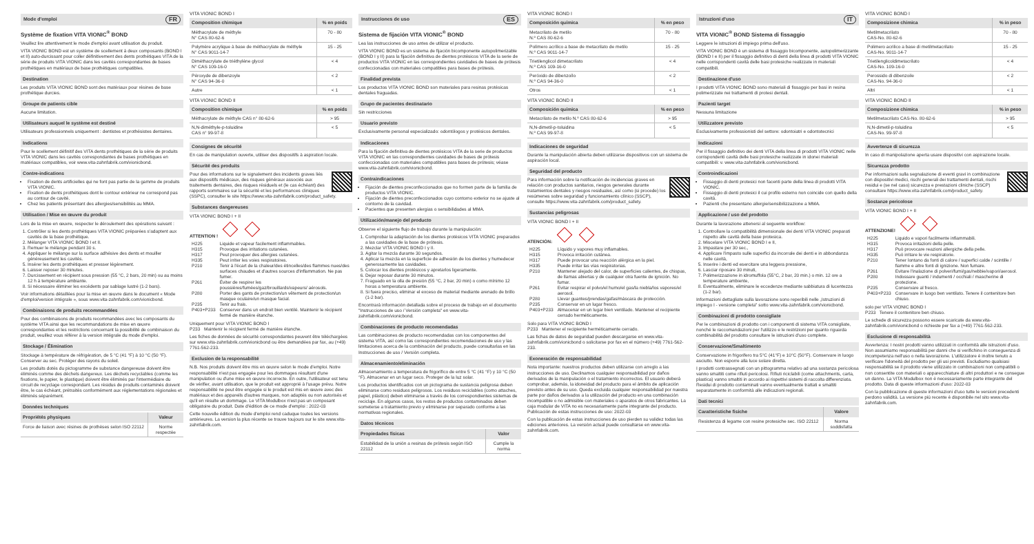Mode d'emploi FR
Système de fixation VITA VIONIC<sup>®</sup> BOND
Veuillez lire attentivement le mode d'emploi avant utilisation du produit.
VITA VIONIC BOND est un système de scellement à deux composants (BOND I et II) auto-durcissant pour coller définitivement des dents prothétiques VITA de la série de produits VITA VIONIC dans les cavités correspondantes de bases prothétiques en matériaux de base prothétiques compatibles.
Destination
Les produits VITA VIONIC BOND sont des matériaux pour résines de base prothétique durcies.
Groupe de patients cible
Aucune limitation.
Utilisateurs auquel le système est destiné
Utilisateurs professionnels uniquement : dentistes et prothésistes dentaires.
Indications
Pour le scellement définitif des VITA dents prothétiques de la série de produits VITA VIONIC dans les cavités correspondantes de bases prothétiques en matériaux compatibles, voir www.vita-zahnfabrik.com/vionicbond.
Contre-indications
Fixation de dents artificielles qui ne font pas partie de la gamme de produits VITA VIONIC.
Fixation de dents prothétiques dont le contour extérieur ne correspond pas au contour de cavité.
Chez les patients présentant des allergies/sensibilités au MMA.
Utilisation / Mise en œuvre du produit
Lors de la mise en œuvre, respecter le déroulement des opérations suivant :
1. Contrôler si les dents prothétiques VITA VIONIC préparées s'adaptent aux cavités de la base prothétique.
2. Mélanger VITA VIONIC BOND I et II.
3. Remuer le mélange pendant 30 s.
4. Appliquer le mélange sur la surface adhésive des dents et mouiller généreusement les cavités.
5. Insérer les dents prothétiques et presser légèrement.
6. Laisser reposer 30 minutes.
7. Durcissement en récipient sous pression (55 °C, 2 bars, 20 min) ou au moins 12 h à température ambiante.
8. Si nécessaire éliminer les excédents par sablage lustré (1-2 bars).
Voir informations détaillées pour la mise en œuvre dans le document « Mode d'emploi/version intégrale », sous www.vita-zahnfabrik.com/vionicbond.
Combinaisons de produits recommandées
Pour des combinaisons de produits recommandées avec les composants du système VITA ainsi que les recommandations de mise en œuvre correspondantes et les restrictions concernant la possibilité de combinaison du produit, veuillez vous référer à la version intégrale du mode d'emploi.
Stockage / Élimination
Stockage à température de réfrigération, de 5 °C (41 °F) à 10 °C (50 °F). Conserver au sec. Protéger des rayons du soleil.
Les produits dotés du pictogramme de substance dangereuse doivent être éliminés comme des déchets dangereux. Les déchets recyclables (comme les fixations, le papier, le plastique) doivent être éliminés par l'intermédiaire du circuit de recyclage correspondant. Les résidus de produits contaminés doivent être, le cas échéant, prétraités conformément aux réglementations régionales et éliminés séparément.
Données techniques
| Propriétés physiques | Valeur |
| --- | --- |
| Force de liaison avec résines de prothèses selon ISO 22112 | Norme respectée |
VITA VIONIC BOND I
| Composition chimique | % en poids |
| --- | --- |
| Méthacrylate de méthyle N° CAS 80-62-6 | 70 - 80 |
| Polymère acrylique à base de méthacrylate de méthyle N° CAS 9011-14-7 | 15 - 25 |
| Diméthacrylate de triéthylène glycol N° CAS 109-16-0 | < 4 |
| Péroxyde de dibenzoyle N° CAS 94-36-0 | < 2 |
| Autre | < 1 |
VITA VIONIC BOND II
| Composition chimique | % en poids |
| --- | --- |
| Méthacrylate de méthyle CAS n° 80-62-6 | > 95 |
| N,N-diméthyle-p-toluidine CAS n° 99-97-8 | < 5 |
Consignes de sécurité
En cas de manipulation ouverte, utiliser des dispositifs à aspiration locale.
Sécurité des produits
Pour des informations sur le signalement des incidents graves liés aux dispositifs médicaux, des risques généraux associés aux traitements dentaires, des risques résiduels et (le cas échéant) des rapports sommaires sur la sécurité et les performances cliniques (SSPC), consulter le site https://www.vita-zahnfabrik.com/product_safety.
Substances dangereuses
VITA VIONIC BOND I + II
ATTENTION !
| H225 | Liquide et vapeur facilement inflammables. |
| H315 | Provoque des irritations cutanées. |
| H317 | Peut provoquer des allergies cutanées. |
| H335 | Peut irriter les voies respiratoires. |
| P210 | Tenir à l'écart de la chaleur/des étincelles/des flammes nues/des surfaces chaudes et d'autres sources d'inflammation. Ne pas fumer. |
| P261 | Éviter de respirer les poussières/fumées/gaz/brouillards/vapeurs/ aérosols. |
| P280 | Porter des gants de protection/un vêtement de protection/un masque oculaire/un masque facial. |
| P235 | Tenir au frais. |
| P403+P233 | Conserver dans un endroit bien ventilé. Maintenir le récipient fermé de manière étanche. |
Uniquement pour VITA VIONIC BOND I
P233 Maintenir le récipient fermé de manière étanche.
Les fiches de données de sécurité correspondantes peuvent être téléchargées sur www.vita-zahnfabrik.com/vionicbond ou être demandées par fax, au (+49) 7761-562-233.
Exclusion de la responsabilité
N.B. Nos produits doivent être mis en œuvre selon le mode d'emploi. Notre responsabilité n'est pas engagée pour les dommages résultant d'une manipulation ou d'une mise en œuvre incorrecte. En outre, l'utilisateur est tenu de vérifier, avant utilisation, que le produit est approprié à l'usage prévu. Notre responsabilité ne peut être engagée si le produit est mis en œuvre avec des matériaux et des appareils d'autres marques, non adaptés ou non autorisés et qu'il en résulte un dommage. Le VITA Modulbox n'est pas un composant obligatoire du produit. Date d'édition de ce mode d'emploi : 2022-03
Cette nouvelle édition du mode d'emploi rend caduque toutes les versions antérieures. La version la plus récente se trouve toujours sur le site www.vita-zahnfabrik.com.
Instrucciones de uso ES
Sistema de fijación VITA VIONIC<sup>®</sup> BOND
Lea las instrucciones de uso antes de utilizar el producto.
VITA VIONIC BOND es un sistema de fijación bicomponente autopolimerizable (BOND I y II) para la fijación definitiva de dientes protésicos VITA de la serie de productos VITA VIONIC en las correspondientes cavidades de bases de prótesis confeccionadas con materiales compatibles para bases de prótesis.
Finalidad prevista
Los productos VITA VIONIC BOND son materiales para resinas protésicas dentales fraguadas.
Grupo de pacientes destinatario
Sin restricciones
Usuario previsto
Exclusivamente personal especializado: odontólogos y protésicos dentales.
Indicaciones
Para la fijación definitiva de dientes protésicos VITA de la serie de productos VITA VIONIC en las correspondientes cavidades de bases de prótesis confeccionadas con materiales compatibles para bases de prótesis; véase www.vita-zahnfabrik.com/vionicbond.
Contraindicaciones
Fijación de dientes preconfeccionados que no formen parte de la familia de productos VITA VIONIC.
Fijación de dientes preconfeccionados cuyo contorno exterior no se ajuste al contorno de la cavidad.
Pacientes que presenten alergias o sensibilidades al MMA.
Utilización/manejo del producto
Observe el siguiente flujo de trabajo durante la manipulación:
1. Comprobar la adaptación de los dientes protésicos VITA VIONIC preparados a las cavidades de la base de prótesis.
2. Mezclar VITA VIONIC BOND I y II.
3. Agitar la mezcla durante 30 segundos.
4. Aplicar la mezcla en la superficie de adhesión de los dientes y humedecer generosamente las cavidades.
5. Colocar los dientes protésicos y apretarlos ligeramente.
6. Dejar reposar durante 30 minutos.
7. Fraguado en la olla de presión (55 °C, 2 bar, 20 min) o como mínimo 12 horas a temperatura ambiente.
8. Si fuera preciso, eliminar el exceso de material mediante arenado de brillo (1-2 bar).
Encontrará información detallada sobre el proceso de trabajo en el documento "Instrucciones de uso / Versión completa" en www.vita-zahnfabrik.com/vionicbond.
Combinaciones de producto recomendadas
Las combinaciones de producto recomendadas con los componentes del sistema VITA, así como las correspondientes recomendaciones de uso y las limitaciones acerca de la combinación del producto, puede consultarlas en las Instrucciones de uso / Versión completa.
Almacenamiento/eliminación
Almacenamiento a temperatura de frigorífico de entre 5 °C (41 °F) y 10 °C (50 °F). Almacenar en un lugar seco. Proteger de la luz solar.
Los productos identificados con un pictograma de sustancia peligrosa deben eliminarse como residuos peligrosos. Los residuos reciclables (como attaches, papel, plástico) deben eliminarse a través de los correspondientes sistemas de reciclaje. En algunos casos, los restos de productos contaminados deben someterse a tratamiento previo y eliminarse por separado conforme a las normativas regionales.
Datos técnicos
| Propiedades físicas | Valor |
| --- | --- |
| Estabilidad de la unión a resinas de prótesis según ISO 22112 | Cumple la norma |
VITA VIONIC BOND I
| Composición química | % en peso |
| --- | --- |
| Metacrilato de metilo N.º CAS 80-62-6 | 70 - 80 |
| Polímero acrílico a base de metacrilato de metilo N.º CAS 9011-14-7 | 15 - 25 |
| Trietilenglicol dimetacrilato N.º CAS 109-16-0 | < 4 |
| Peróxido de dibenzoílo N.º CAS 94-36-0 | < 2 |
| Otros | < 1 |
VITA VIONIC BOND II
| Composición química | % en peso |
| --- | --- |
| Metacrilato de metilo N.º CAS 80-62-6 | > 95 |
| N,N-dimetil-p-toluidina N.º CAS 99-97-8 | < 5 |
Indicaciones de seguridad
Durante la manipulación abierta deben utilizarse dispositivos con un sistema de aspiración local.
Seguridad del producto
Para información sobre la notificación de incidencias graves en relación con productos sanitarios, riesgos generales durante tratamientos dentales y riesgos residuales, así como (si procede) los resúmenes sobre seguridad y funcionamiento clínico (SSCP), consulte https://www.vita-zahnfabrik.com/product_safety.
Sustancias peligrosas
VITA VIONIC BOND I + II
ATENCIÓN:
| H225 | Líquido y vapores muy inflamables. |
| H315 | Provoca irritación cutánea. |
| H317 | Puede provocar una reacción alérgica en la piel. |
| H335 | Puede irritar las vías respiratorias. |
| P210 | Mantener alejado del calor, de superficies calientes, de chispas, de llamas abiertas y de cualquier otra fuente de ignición. No fumar. |
| P261 | Evitar respirar el polvo/el humo/el gas/la niebla/los vapores/el aerosol. |
| P280 | Llevar guantes/prendas/gafas/máscara de protección. |
| P235 | Conservar en un lugar fresco. |
| P403+P233 | Almacenar en un lugar bien ventilado. Mantener el recipiente cerrado herméticamente. |
Solo para VITA VIONIC BOND I
P233 Mantener el recipiente herméticamente cerrado.
Las fichas de datos de seguridad pueden descargarse en www.vita-zahnfabrik.com/vionicbond o solicitarse por fax en el número (+49) 7761-562-233.
Exoneración de responsabilidad
Nota importante: nuestros productos deben utilizarse con arreglo a las instrucciones de uso. Declinamos cualquier responsabilidad por daños derivados de la manipulación o el tratamiento incorrectos. El usuario deberá comprobar, además, la idoneidad del producto para el ámbito de aplicación previsto antes de su uso. Queda excluida cualquier responsabilidad por nuestra parte por daños derivados a la utilización del producto en una combinación incompatible o no admisible con materiales o aparatos de otros fabricantes. La caja modular de VITA no es necesariamente parte integrante del producto. Publicación de estas instrucciones de uso: 2022-03
Con la publicación de estas instrucciones de uso pierden su validez todas las ediciones anteriores. La versión actual puede consultarse en www.vita-zahnfabrik.com.
Istruzioni d'uso IT
VITA VIONIC<sup>®</sup> BOND Sistema di fissaggio
Leggere le istruzioni di impiego prima dell'uso.
VITA VIONIC BOND è un sistema di fissaggio bicomponente, autopolimerizzante (BOND I e II) per il fissaggio definitivo di denti della linea di prodotti VITA VIONIC nelle corrispondenti cavità delle basi protesiche realizzate in materiali compatibili.
Destinazione d'uso
I prodotti VITA VIONIC BOND sono materiali di fissaggio per basi in resina polimerizzate nei trattamenti di protesi dentali.
Pazienti target
Nessuna limitazione
Utilizzatore previsto
Esclusivamente professionisti del settore: odontoiatri e odontotecnici
Indicazioni
Per il fissaggio definitivo dei denti VITA della linea di prodotti VITA VIONIC nelle corrispondenti cavità delle basi protesiche realizzate in idonei materiali compatibili: v. www.vita-zahnfabrik.com/vionicbond.
Controindicazioni
Fissaggio di denti protesici non facenti parte della linea di prodotti VITA VIONIC.
Fissaggio di denti protesici il cui profilo esterno non coincide con quello della cavità.
Pazienti che presentano allergie/sensibilizzazione a MMA.
Applicazione / uso del prodotto
Durante la lavorazione attenersi al seguente workflow:
1. Controllare la compatibilità dimensionale dei denti VITA VIONIC preparati rispetto alle cavità della base protesica.
2. Miscelare VITA VIONIC BOND I e II,
3. Impastare per 30 sec.,
4. Applicare l'impasto sulle superfici da incorrale dei denti e in abbondanza nelle cavità,
5. Inserire i denti ed esercitare una leggera pressione,
6. Lasciar riposare 30 minuti,
7. Polimerizzazione in idromuffola (55°C, 2 bar, 20 min.) o min. 12 ore a temperature ambiente,
8. Eventualmente, eliminare le eccedenze mediante sabbiatura di lucentezza (1-2 bar).
Informazioni dettagliate sulla lavorazione sono reperibili nelle „Istruzioni di impiego I - versione completa" sotto www.vita-zahnfabrik.com/vionicbond.
Combinazioni di prodotto consigliate
Per le combinazioni di prodotto con i componenti di sistema VITA consigliate, nonché le raccomandazioni per l'utilizzo e le restrizioni per quanto riguarda combinabilità del prodotto consultare le istruzioni d'uso complete.
Conservazione/Smaltimento
Conservazione in frigorifero tra 5°C (41°F) e 10°C (50°F). Conservare in luogo asciutto. Non esporre alla luce solare diretta.
I prodotti contrassegnati con un pittogramma relativo ad una sostanza pericolosa vanno smaltiti come rifiuti pericolosi. Rifiuti riciclabili (come attachments, carta, plastica) vanno smaltiti in accordo ai rispettivi sistemi di raccolta differenziata. Residui di prodotto contaminati vanno eventualmente trattati e smaltiti separatamente in conformità alle indicazioni regionali.
Dati tecnici
| Caratteristiche fisiche | Valore |
| --- | --- |
| Resistenza di legame con resine protesiche sec. ISO 22112 | Norma soddisfatta |
VITA VIONIC BOND I
| Composizione chimica | % in peso |
| --- | --- |
| Metilmetacrilato CAS-No. 80-62-6 | 70 - 80 |
| Polimero acrilico a base di metilmetacrilato CAS-No. 9011-14-7 | 15 - 25 |
| Trietilenglicoldimetacrilato CAS-No. 109-16-0 | < 4 |
| Perossido di dibenzoile CAS-No. 94-36-0 | < 2 |
| Altri | < 1 |
VITA VIONIC BOND II
| Composizione chimica | % in peso |
| --- | --- |
| Metilmetacrilato CAS-No. 80-62-6 | > 95 |
| N,N-dimetil-p-toluidina CAS-No. 99-97-8 | < 5 |
Avvertenze di sicurezza
In caso di manipolazione aperta usare dispositivi con aspirazione locale.
Sicurezza prodotto
Per informazioni sulla segnalazione di eventi gravi in combinazione con dispositivi medici, rischi generali dei trattamenti dentali, rischi residui e (se nel caso) sicurezza e prestazioni cliniche (SSCP) consultare https://www.vita-zahnfabrik.com/product_safety.
Sostanze pericolose
VITA VIONIC BOND I + II
ATTENZIONE!
| H225 | Liquido e vapori facilmente infiammabili. |
| H315 | Provoca irritazioni della pelle. |
| H317 | Può provocare reazioni allergiche della pelle. |
| H335 | Può irritare le vie respiratorie. |
| P210 | Tener lontano da fonti di calore / superfici calde / scintille / fiamme e altre fonti di ignizione. Non fumare. |
| P261 | Evitare l'inalazione di polveri/fumi/gas/nebbie/vapori/aerosol. |
| P280 | Indossare guanti / indumenti / occhiali / mascherine di protezione. |
| P235 | Conservare al fresco. |
| P403+P233 | Conservare in luogo ben ventilato. Tenere il contenitore ben chiuso. |
solo per VITA VIONIC BOND I
P233 Tenere il contenitore ben chiuso.
Le schede di sicurezza possono essere scaricate da www.vita-zahnfabrik.com/vionicbond o richieste per fax a (+49) 7761-562-233.
Esclusione di responsabilità
Avvertenza: I nostri prodotti vanno utilizzati in conformità alle istruzioni d'uso. Non assumiamo responsabilità per danni che si verifichino in conseguenza di incompetenza nell'uso o nella lavorazione. L'utilizzatore è inoltre tenuto a verificare l'idoneità del prodotto per gli usi previsti. Escludiamo qualsiasi responsabilità se il prodotto viene utilizzato in combinazioni non compatibili o non consentite con materiali o apparecchiature di altri produttori e ne consegue un danno. La VITA Modulbox non è necessariamente parte integrante del prodotto. Data di queste informazioni d'uso: 2022-03
Con la pubblicazione di queste informazioni d'uso tutte le versioni precedenti perdono validità. La versione più recente è disponibile nel sito www.vita-zahnfabrik.com.